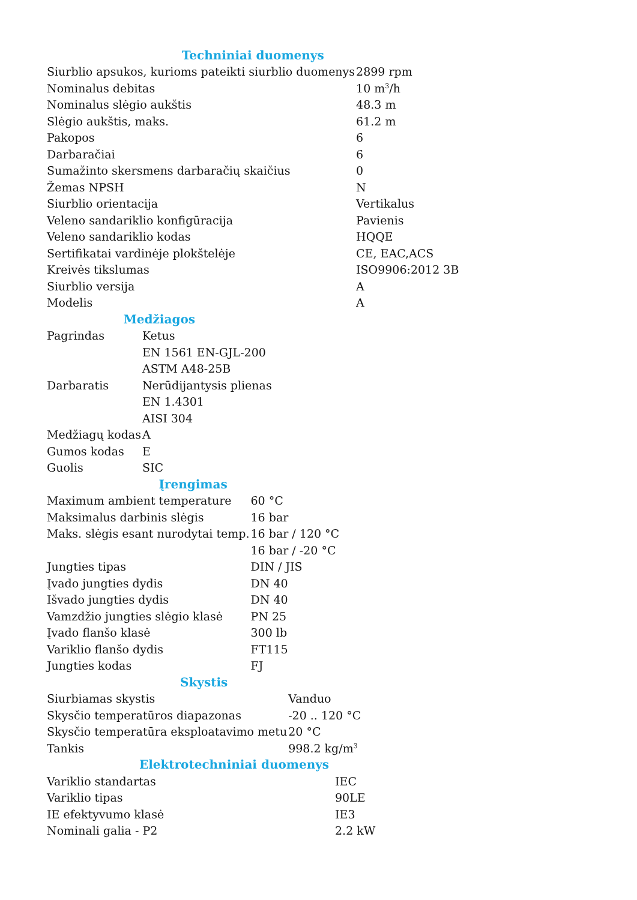| Techniniai duomenys | |
| --- | --- |
| Siurblio apsukos, kurioms pateikti siurblio duomenys | 2899 rpm |
| Nominalus debitas | 10 m<sup>3</sup>/h |
| Nominalus slėgio aukštis | 48.3 m |
| Slėgio aukštis, maks. | 61.2 m |
| Pakopos | 6 |
| Darbaračiai | 6 |
| Sumažinto skersmens darbaračių skaičius | 0 |
| Žemas NPSH | N |
| Siurblio orientacija | Vertikalus |
| Veleno sandariklio konfigūracija | Pavienis |
| Veleno sandariklio kodas | HQQE |
| Sertifikatai vardinėje plokštelėje | CE, EAC,ACS |
| Kreivės tikslumas | ISO9906:2012 3B |
| Siurblio versija | A |
| Modelis | A |
| Medžiagos | |
| --- | --- |
| Pagrindas | Ketus |
| | EN 1561 EN-GJL-200 |
| | ASTM A48-25B |
| Darbaratis | Nerūdijantysis plienas |
| | EN 1.4301 |
| | AISI 304 |
| Medžiagų kodas | A |
| Gumos kodas | E |
| Guolis | SIC |
| Įrengimas | |
| --- | --- |
| Maximum ambient temperature | 60 °C |
| Maksimalus darbinis slėgis | 16 bar |
| Maks. slėgis esant nurodytai temp. | 16 bar / 120 °C |
| | 16 bar / -20 °C |
| Jungties tipas | DIN / JIS |
| Įvado jungties dydis | DN 40 |
| Išvado jungties dydis | DN 40 |
| Vamzdžio jungties slėgio klasė | PN 25 |
| Įvado flanšo klasė | 300 lb |
| Variklio flanšo dydis | FT115 |
| Jungties kodas | FJ |
| Skystis | |
| --- | --- |
| Siurbiamas skystis | Vanduo |
| Skysčio temperatūros diapazonas | -20 .. 120 °C |
| Skysčio temperatūra eksploatavimo metu | 20 °C |
| Tankis | 998.2 kg/m<sup>3</sup> |
| Elektrotechniniai duomenys | |
| --- | --- |
| Variklio standartas | IEC |
| Variklio tipas | 90LE |
| IE efektyvumo klasė | IE3 |
| Nominali galia - P2 | 2.2 kW |